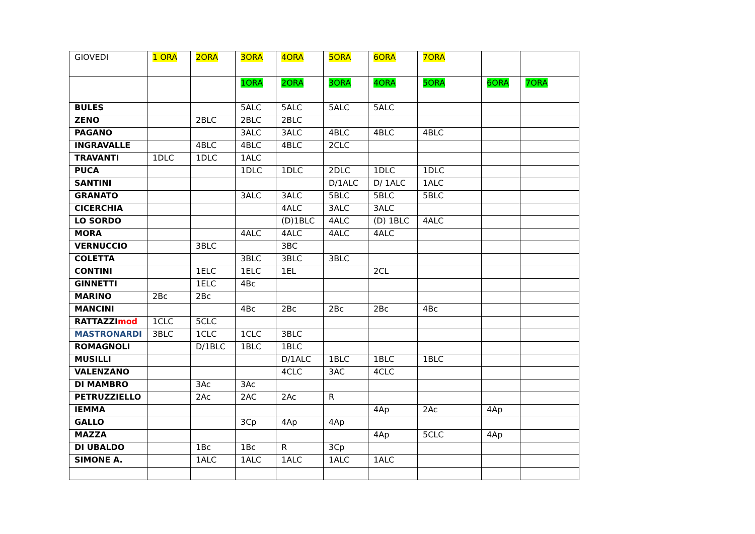| GIOVEDI | 1 ORA | 2ORA | 3ORA | 4ORA | 5ORA | 6ORA | 7ORA | | |
| | | | 1ORA | 2ORA | 3ORA | 4ORA | 5ORA | 6ORA | 7ORA |
| BULES | | | 5ALC | 5ALC | 5ALC | 5ALC | | | |
| ZENO | | 2BLC | 2BLC | 2BLC | | | | | |
| PAGANO | | | 3ALC | 3ALC | 4BLC | 4BLC | 4BLC | | |
| INGRAVALLE | | 4BLC | 4BLC | 4BLC | 2CLC | | | | |
| TRAVANTI | 1DLC | 1DLC | 1ALC | | | | | | |
| PUCA | | | 1DLC | 1DLC | 2DLC | 1DLC | 1DLC | | |
| SANTINI | | | | | D/1ALC | D/ 1ALC | 1ALC | | |
| GRANATO | | | 3ALC | 3ALC | 5BLC | 5BLC | 5BLC | | |
| CICERCHIA | | | | 4ALC | 3ALC | 3ALC | | | |
| LO SORDO | | | | (D)1BLC | 4ALC | (D) 1BLC | 4ALC | | |
| MORA | | | 4ALC | 4ALC | 4ALC | 4ALC | | | |
| VERNUCCIO | | 3BLC | | 3BC | | | | | |
| COLETTA | | | 3BLC | 3BLC | 3BLC | | | | |
| CONTINI | | 1ELC | 1ELC | 1EL | | 2CL | | | |
| GINNETTI | | 1ELC | 4Bc | | | | | | |
| MARINO | 2Bc | 2Bc | | | | | | | |
| MANCINI | | | 4Bc | 2Bc | 2Bc | 2Bc | 4Bc | | |
| RATTAZZI mod | 1CLC | 5CLC | | | | | | | |
| MASTRONARDI | 3BLC | 1CLC | 1CLC | 3BLC | | | | | |
| ROMAGNOLI | | D/1BLC | 1BLC | 1BLC | | | | | |
| MUSILLI | | | | D/1ALC | 1BLC | 1BLC | 1BLC | | |
| VALENZANO | | | | 4CLC | 3AC | 4CLC | | | |
| DI MAMBRO | | 3Ac | 3Ac | | | | | | |
| PETRUZZIELLO | | 2Ac | 2AC | 2Ac | R | | | | |
| IEMMA | | | | | | 4Ap | 2Ac | 4Ap | |
| GALLO | | | 3Cp | 4Ap | 4Ap | | | | |
| MAZZA | | | | | | 4Ap | 5CLC | 4Ap | |
| DI UBALDO | | 1Bc | 1Bc | R | 3Cp | | | | |
| SIMONE A. | | 1ALC | 1ALC | 1ALC | 1ALC | 1ALC | | | |